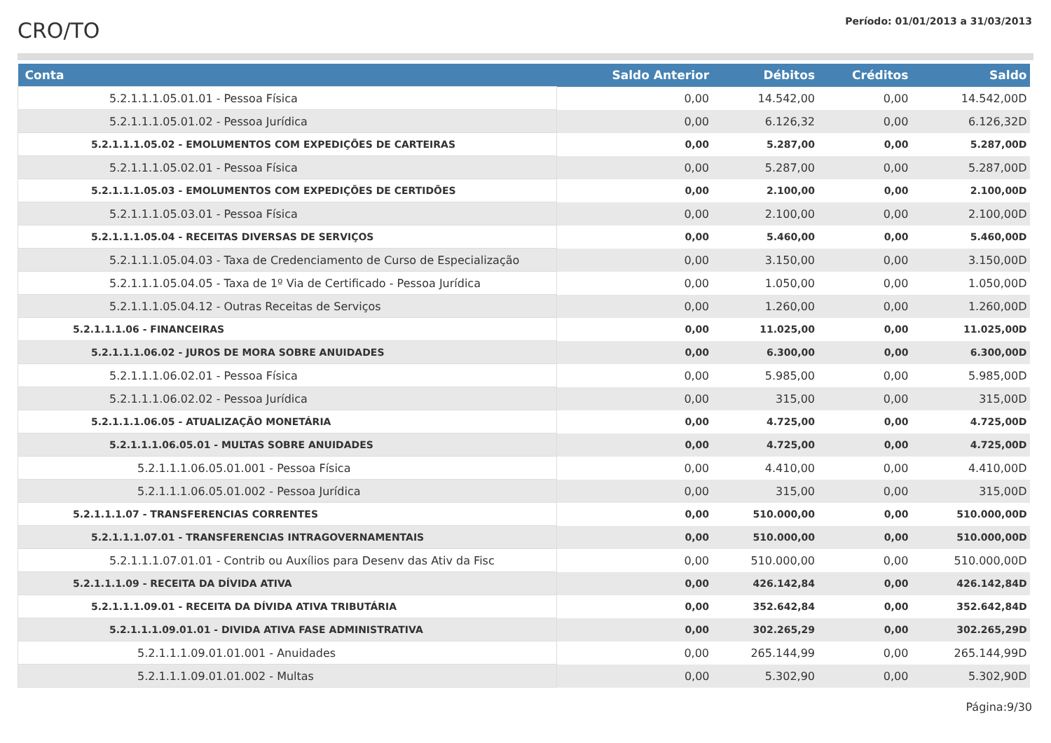CRO/TO
Período: 01/01/2013 a 31/03/2013
| Conta | Saldo Anterior | Débitos | Créditos | Saldo |
| --- | --- | --- | --- | --- |
| 5.2.1.1.1.05.01.01 - Pessoa Física | 0,00 | 14.542,00 | 0,00 | 14.542,00D |
| 5.2.1.1.1.05.01.02 - Pessoa Jurídica | 0,00 | 6.126,32 | 0,00 | 6.126,32D |
| 5.2.1.1.1.05.02 - EMOLUMENTOS COM EXPEDIÇÕES DE CARTEIRAS | 0,00 | 5.287,00 | 0,00 | 5.287,00D |
| 5.2.1.1.1.05.02.01 - Pessoa Física | 0,00 | 5.287,00 | 0,00 | 5.287,00D |
| 5.2.1.1.1.05.03 - EMOLUMENTOS COM EXPEDIÇÕES DE CERTIDÕES | 0,00 | 2.100,00 | 0,00 | 2.100,00D |
| 5.2.1.1.1.05.03.01 - Pessoa Física | 0,00 | 2.100,00 | 0,00 | 2.100,00D |
| 5.2.1.1.1.05.04 - RECEITAS DIVERSAS DE SERVIÇOS | 0,00 | 5.460,00 | 0,00 | 5.460,00D |
| 5.2.1.1.1.05.04.03 - Taxa de Credenciamento de Curso de Especialização | 0,00 | 3.150,00 | 0,00 | 3.150,00D |
| 5.2.1.1.1.05.04.05 - Taxa de 1º Via de Certificado - Pessoa Jurídica | 0,00 | 1.050,00 | 0,00 | 1.050,00D |
| 5.2.1.1.1.05.04.12 - Outras Receitas de Serviços | 0,00 | 1.260,00 | 0,00 | 1.260,00D |
| 5.2.1.1.1.06 - FINANCEIRAS | 0,00 | 11.025,00 | 0,00 | 11.025,00D |
| 5.2.1.1.1.06.02 - JUROS DE MORA SOBRE ANUIDADES | 0,00 | 6.300,00 | 0,00 | 6.300,00D |
| 5.2.1.1.1.06.02.01 - Pessoa Física | 0,00 | 5.985,00 | 0,00 | 5.985,00D |
| 5.2.1.1.1.06.02.02 - Pessoa Jurídica | 0,00 | 315,00 | 0,00 | 315,00D |
| 5.2.1.1.1.06.05 - ATUALIZAÇÃO MONETÁRIA | 0,00 | 4.725,00 | 0,00 | 4.725,00D |
| 5.2.1.1.1.06.05.01 - MULTAS SOBRE ANUIDADES | 0,00 | 4.725,00 | 0,00 | 4.725,00D |
| 5.2.1.1.1.06.05.01.001 - Pessoa Física | 0,00 | 4.410,00 | 0,00 | 4.410,00D |
| 5.2.1.1.1.06.05.01.002 - Pessoa Jurídica | 0,00 | 315,00 | 0,00 | 315,00D |
| 5.2.1.1.1.07 - TRANSFERENCIAS CORRENTES | 0,00 | 510.000,00 | 0,00 | 510.000,00D |
| 5.2.1.1.1.07.01 - TRANSFERENCIAS INTRAGOVERNAMENTAIS | 0,00 | 510.000,00 | 0,00 | 510.000,00D |
| 5.2.1.1.1.07.01.01 - Contrib ou Auxílios para Desenv das Ativ da Fisc | 0,00 | 510.000,00 | 0,00 | 510.000,00D |
| 5.2.1.1.1.09 - RECEITA DA DÍVIDA ATIVA | 0,00 | 426.142,84 | 0,00 | 426.142,84D |
| 5.2.1.1.1.09.01 - RECEITA DA DÍVIDA ATIVA TRIBUTÁRIA | 0,00 | 352.642,84 | 0,00 | 352.642,84D |
| 5.2.1.1.1.09.01.01 - DIVIDA ATIVA FASE ADMINISTRATIVA | 0,00 | 302.265,29 | 0,00 | 302.265,29D |
| 5.2.1.1.1.09.01.01.001 - Anuidades | 0,00 | 265.144,99 | 0,00 | 265.144,99D |
| 5.2.1.1.1.09.01.01.002 - Multas | 0,00 | 5.302,90 | 0,00 | 5.302,90D |
Página:9/30